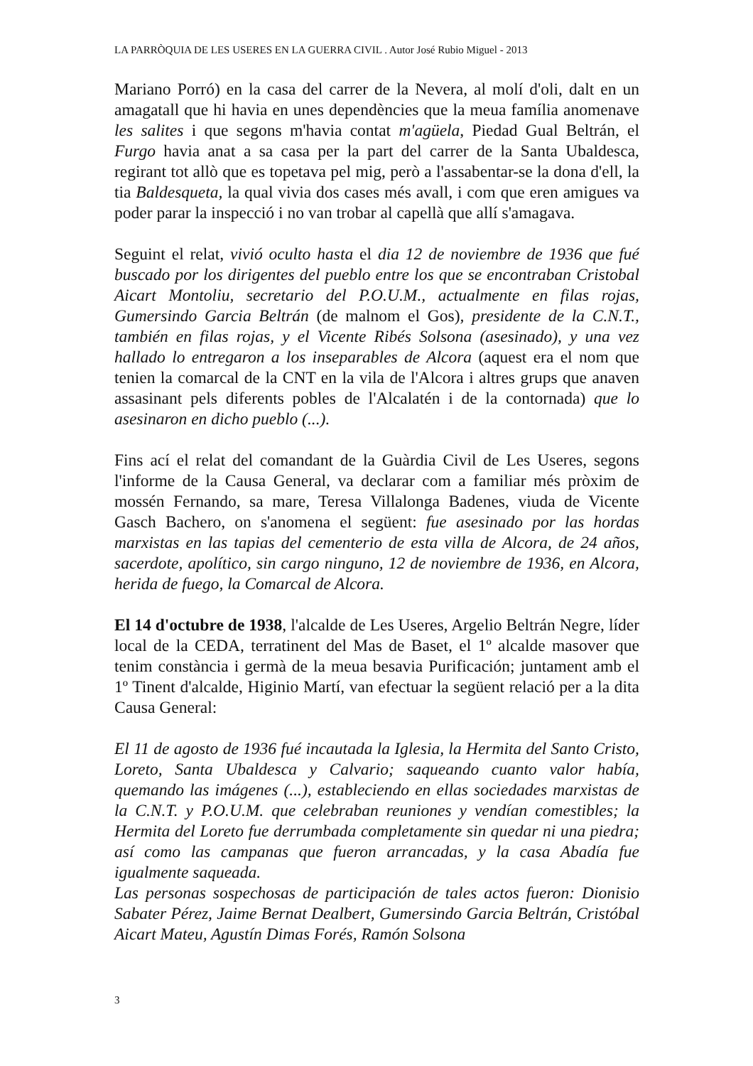LA PARRÒQUIA DE LES USERES EN LA GUERRA CIVIL . Autor José Rubio Miguel - 2013
Mariano Porró) en la casa del carrer de la Nevera, al molí d'oli, dalt en un amagatall que hi havia en unes dependències que la meua família anomenave les salites i que segons m'havia contat m'agüela, Piedad Gual Beltrán, el Furgo havia anat a sa casa per la part del carrer de la Santa Ubaldesca, regirant tot allò que es topetava pel mig, però a l'assabentar-se la dona d'ell, la tia Baldesqueta, la qual vivia dos cases més avall, i com que eren amigues va poder parar la inspecció i no van trobar al capellà que allí s'amagava.
Seguint el relat, vivió oculto hasta el dia 12 de noviembre de 1936 que fué buscado por los dirigentes del pueblo entre los que se encontraban Cristobal Aicart Montoliu, secretario del P.O.U.M., actualmente en filas rojas, Gumersindo Garcia Beltrán (de malnom el Gos), presidente de la C.N.T., también en filas rojas, y el Vicente Ribés Solsona (asesinado), y una vez hallado lo entregaron a los inseparables de Alcora (aquest era el nom que tenien la comarcal de la CNT en la vila de l'Alcora i altres grups que anaven assasinant pels diferents pobles de l'Alcalatén i de la contornada) que lo asesinaron en dicho pueblo (...).
Fins ací el relat del comandant de la Guàrdia Civil de Les Useres, segons l'informe de la Causa General, va declarar com a familiar més pròxim de mossén Fernando, sa mare, Teresa Villalonga Badenes, viuda de Vicente Gasch Bachero, on s'anomena el següent: fue asesinado por las hordas marxistas en las tapias del cementerio de esta villa de Alcora, de 24 años, sacerdote, apolítico, sin cargo ninguno, 12 de noviembre de 1936, en Alcora, herida de fuego, la Comarcal de Alcora.
El 14 d'octubre de 1938, l'alcalde de Les Useres, Argelio Beltrán Negre, líder local de la CEDA, terratinent del Mas de Baset, el 1º alcalde masover que tenim constància i germà de la meua besavia Purificación; juntament amb el 1º Tinent d'alcalde, Higinio Martí, van efectuar la següent relació per a la dita Causa General:
El 11 de agosto de 1936 fué incautada la Iglesia, la Hermita del Santo Cristo, Loreto, Santa Ubaldesca y Calvario; saqueando cuanto valor había, quemando las imágenes (...), estableciendo en ellas sociedades marxistas de la C.N.T. y P.O.U.M. que celebraban reuniones y vendían comestibles; la Hermita del Loreto fue derrumbada completamente sin quedar ni una piedra; así como las campanas que fueron arrancadas, y la casa Abadía fue igualmente saqueada.
Las personas sospechosas de participación de tales actos fueron: Dionisio Sabater Pérez, Jaime Bernat Dealbert, Gumersindo Garcia Beltrán, Cristóbal Aicart Mateu, Agustín Dimas Forés, Ramón Solsona
3